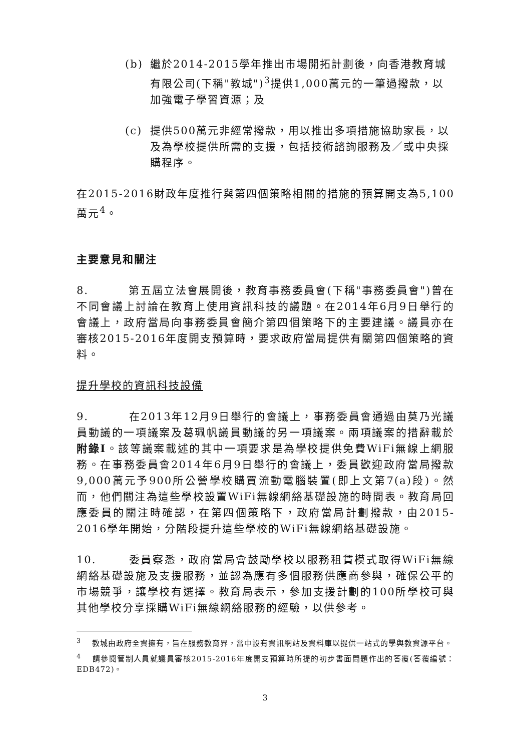(b) 繼於2014-2015學年推出市場開拓計劃後，向香港教育城有限公司(下稱"教城")<sup>3</sup>提供1,000萬元的一筆過撥款，以加強電子學習資源；及
(c) 提供500萬元非經常撥款，用以推出多項措施協助家長，以及為學校提供所需的支援，包括技術諮詢服務及／或中央採購程序。
在2015-2016財政年度推行與第四個策略相關的措施的預算開支為5,100萬元<sup>4</sup>。
主要意見和關注
8. 第五屆立法會展開後，教育事務委員會(下稱"事務委員會")曾在不同會議上討論在教育上使用資訊科技的議題。在2014年6月9日舉行的會議上，政府當局向事務委員會簡介第四個策略下的主要建議。議員亦在審核2015-2016年度開支預算時，要求政府當局提供有關第四個策略的資料。
提升學校的資訊科技設備
9. 在2013年12月9日舉行的會議上，事務委員會通過由莫乃光議員動議的一項議案及葛珮帆議員動議的另一項議案。兩項議案的措辭載於附錄I。該等議案載述的其中一項要求是為學校提供免費WiFi無線上網服務。在事務委員會2014年6月9日舉行的會議上，委員歡迎政府當局撥款9,000萬元予900所公營學校購買流動電腦裝置(即上文第7(a)段)。然而，他們關注為這些學校設置WiFi無線網絡基礎設施的時間表。教育局回應委員的關注時確認，在第四個策略下，政府當局計劃撥款，由2015-2016學年開始，分階段提升這些學校的WiFi無線網絡基礎設施。
10. 委員察悉，政府當局會鼓勵學校以服務租賃模式取得WiFi無線網絡基礎設施及支援服務，並認為應有多個服務供應商參與，確保公平的市場競爭，讓學校有選擇。教育局表示，參加支援計劃的100所學校可與其他學校分享採購WiFi無線網絡服務的經驗，以供參考。
<sup>3</sup> 　教城由政府全資擁有，旨在服務教育界，當中設有資訊網站及資料庫以提供一站式的學與教資源平台。
<sup>4</sup> 　請參閱管制人員就議員審核2015-2016年度開支預算時所提的初步書面問題作出的答覆(答覆編號：EDB472)。
3